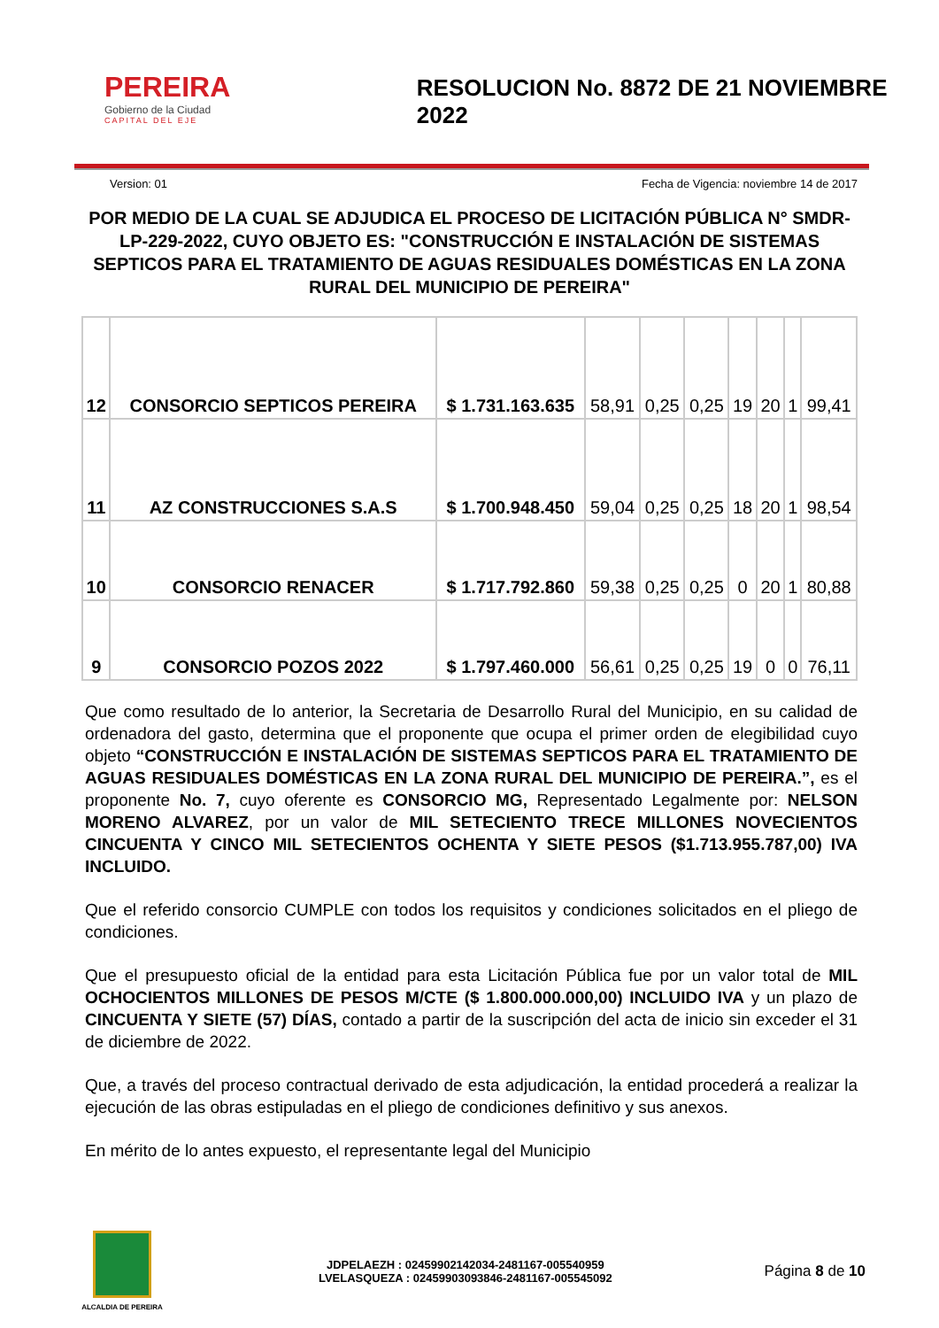PEREIRA
Gobierno de la Ciudad
CAPITAL DEL EJE
RESOLUCION No. 8872 DE 21 NOVIEMBRE 2022
Version: 01 Fecha de Vigencia: noviembre 14 de 2017
POR MEDIO DE LA CUAL SE ADJUDICA EL PROCESO DE LICITACIÓN PÚBLICA N° SMDR-LP-229-2022, CUYO OBJETO ES: "CONSTRUCCIÓN E INSTALACIÓN DE SISTEMAS SEPTICOS PARA EL TRATAMIENTO DE AGUAS RESIDUALES DOMÉSTICAS EN LA ZONA RURAL DEL MUNICIPIO DE PEREIRA"
| 12 | CONSORCIO SEPTICOS PEREIRA | $ 1.731.163.635 | 58,91 | 0,25 | 0,25 | 19 | 20 | 1 | 99,41 |
| 11 | AZ CONSTRUCCIONES S.A.S | $ 1.700.948.450 | 59,04 | 0,25 | 0,25 | 18 | 20 | 1 | 98,54 |
| 10 | CONSORCIO RENACER | $ 1.717.792.860 | 59,38 | 0,25 | 0,25 | 0 | 20 | 1 | 80,88 |
| 9 | CONSORCIO POZOS 2022 | $ 1.797.460.000 | 56,61 | 0,25 | 0,25 | 19 | 0 | 0 | 76,11 |
Que como resultado de lo anterior, la Secretaria de Desarrollo Rural del Municipio, en su calidad de ordenadora del gasto, determina que el proponente que ocupa el primer orden de elegibilidad cuyo objeto “CONSTRUCCIÓN E INSTALACIÓN DE SISTEMAS SEPTICOS PARA EL TRATAMIENTO DE AGUAS RESIDUALES DOMÉSTICAS EN LA ZONA RURAL DEL MUNICIPIO DE PEREIRA.”, es el proponente No. 7, cuyo oferente es CONSORCIO MG, Representado Legalmente por: NELSON MORENO ALVAREZ, por un valor de MIL SETECIENTO TRECE MILLONES NOVECIENTOS CINCUENTA Y CINCO MIL SETECIENTOS OCHENTA Y SIETE PESOS ($1.713.955.787,00) IVA INCLUIDO.
Que el referido consorcio CUMPLE con todos los requisitos y condiciones solicitados en el pliego de condiciones.
Que el presupuesto oficial de la entidad para esta Licitación Pública fue por un valor total de MIL OCHOCIENTOS MILLONES DE PESOS M/CTE ($ 1.800.000.000,00) INCLUIDO IVA y un plazo de CINCUENTA Y SIETE (57) DÍAS, contado a partir de la suscripción del acta de inicio sin exceder el 31 de diciembre de 2022.
Que, a través del proceso contractual derivado de esta adjudicación, la entidad procederá a realizar la ejecución de las obras estipuladas en el pliego de condiciones definitivo y sus anexos.
En mérito de lo antes expuesto, el representante legal del Municipio
ALCALDIA DE PEREIRA
JDPELAEZH : 02459902142034-2481167-005540959
LVELASQUEZA : 02459903093846-2481167-005545092
Página 8 de 10